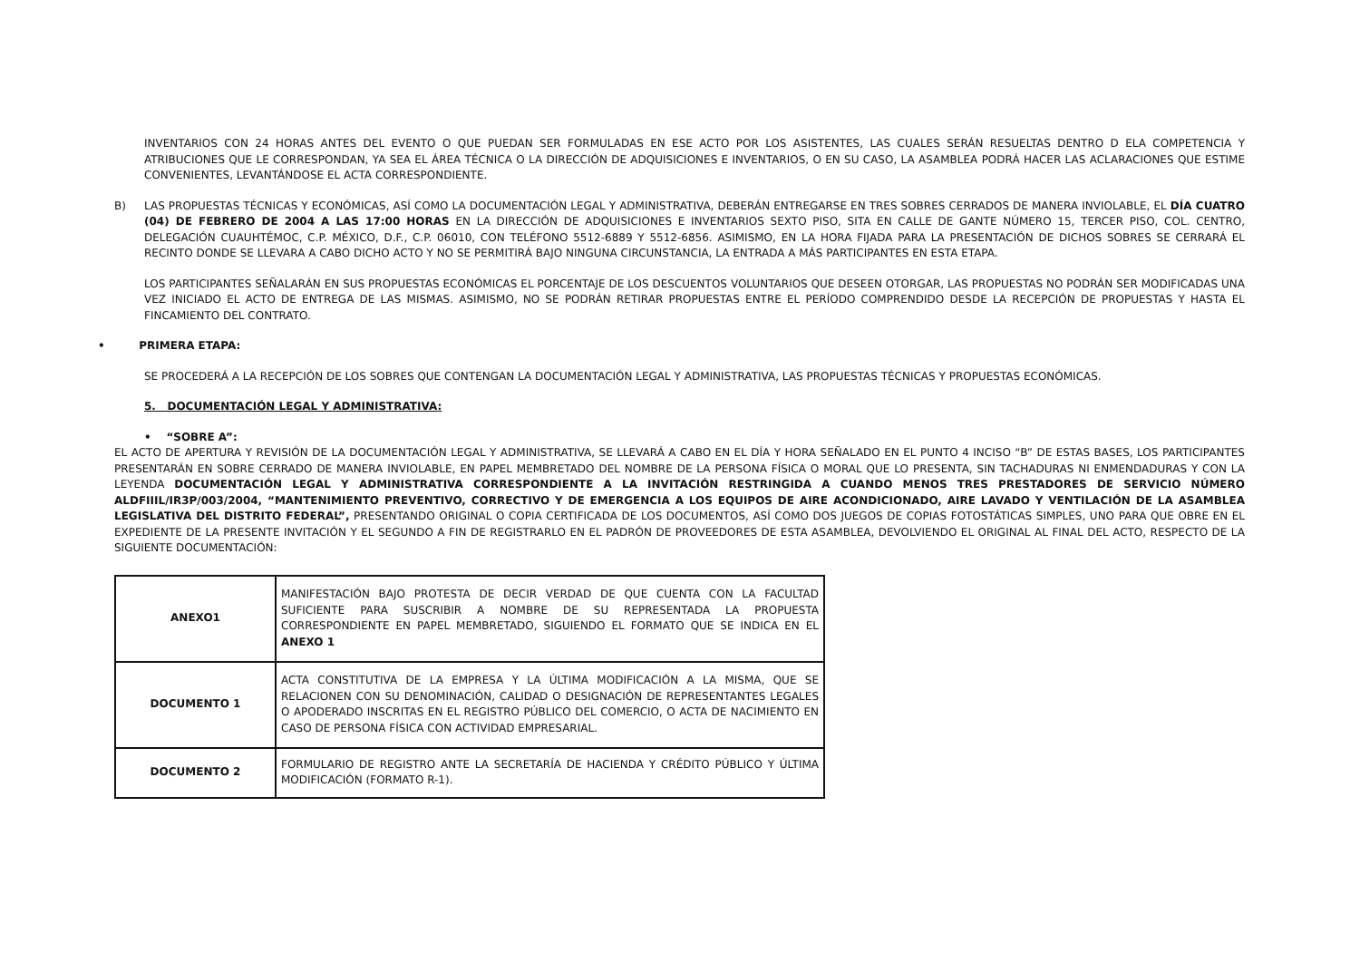INVENTARIOS CON 24 HORAS ANTES DEL EVENTO O QUE PUEDAN SER FORMULADAS EN ESE ACTO POR LOS ASISTENTES, LAS CUALES SERÁN RESUELTAS DENTRO D ELA COMPETENCIA Y ATRIBUCIONES QUE LE CORRESPONDAN, YA SEA EL ÁREA TÉCNICA O LA DIRECCIÓN DE ADQUISICIONES E INVENTARIOS, O EN SU CASO, LA ASAMBLEA PODRÁ HACER LAS ACLARACIONES QUE ESTIME CONVENIENTES, LEVANTÁNDOSE EL ACTA CORRESPONDIENTE.
B) LAS PROPUESTAS TÉCNICAS Y ECONÓMICAS, ASÍ COMO LA DOCUMENTACIÓN LEGAL Y ADMINISTRATIVA, DEBERÁN ENTREGARSE EN TRES SOBRES CERRADOS DE MANERA INVIOLABLE, EL DÍA CUATRO (04) DE FEBRERO DE 2004 A LAS 17:00 HORAS EN LA DIRECCIÓN DE ADQUISICIONES E INVENTARIOS SEXTO PISO, SITA EN CALLE DE GANTE NÚMERO 15, TERCER PISO, COL. CENTRO, DELEGACIÓN CUAUHTÉMOC, C.P. MÉXICO, D.F., C.P. 06010, CON TELÉFONO 5512-6889 Y 5512-6856. ASIMISMO, EN LA HORA FIJADA PARA LA PRESENTACIÓN DE DICHOS SOBRES SE CERRARÁ EL RECINTO DONDE SE LLEVARA A CABO DICHO ACTO Y NO SE PERMITIRÁ BAJO NINGUNA CIRCUNSTANCIA, LA ENTRADA A MÁS PARTICIPANTES EN ESTA ETAPA.
LOS PARTICIPANTES SEÑALARÁN EN SUS PROPUESTAS ECONÓMICAS EL PORCENTAJE DE LOS DESCUENTOS VOLUNTARIOS QUE DESEEN OTORGAR, LAS PROPUESTAS NO PODRÁN SER MODIFICADAS UNA VEZ INICIADO EL ACTO DE ENTREGA DE LAS MISMAS. ASIMISMO, NO SE PODRÁN RETIRAR PROPUESTAS ENTRE EL PERÍODO COMPRENDIDO DESDE LA RECEPCIÓN DE PROPUESTAS Y HASTA EL FINCAMIENTO DEL CONTRATO.
• PRIMERA ETAPA:
SE PROCEDERÁ A LA RECEPCIÓN DE LOS SOBRES QUE CONTENGAN LA DOCUMENTACIÓN LEGAL Y ADMINISTRATIVA, LAS PROPUESTAS TÉCNICAS Y PROPUESTAS ECONÓMICAS.
5. DOCUMENTACIÓN LEGAL Y ADMINISTRATIVA:
• “SOBRE A”:
EL ACTO DE APERTURA Y REVISIÓN DE LA DOCUMENTACIÓN LEGAL Y ADMINISTRATIVA, SE LLEVARÁ A CABO EN EL DÍA Y HORA SEÑALADO EN EL PUNTO 4 INCISO “B” DE ESTAS BASES, LOS PARTICIPANTES PRESENTARÁN EN SOBRE CERRADO DE MANERA INVIOLABLE, EN PAPEL MEMBRETADO DEL NOMBRE DE LA PERSONA FÍSICA O MORAL QUE LO PRESENTA, SIN TACHADURAS NI ENMENDADURAS Y CON LA LEYENDA DOCUMENTACIÓN LEGAL Y ADMINISTRATIVA CORRESPONDIENTE A LA INVITACIÓN RESTRINGIDA A CUANDO MENOS TRES PRESTADORES DE SERVICIO NÚMERO ALDFIIIL/IR3P/003/2004, “MANTENIMIENTO PREVENTIVO, CORRECTIVO Y DE EMERGENCIA A LOS EQUIPOS DE AIRE ACONDICIONADO, AIRE LAVADO Y VENTILACIÓN DE LA ASAMBLEA LEGISLATIVA DEL DISTRITO FEDERAL”, PRESENTANDO ORIGINAL O COPIA CERTIFICADA DE LOS DOCUMENTOS, ASÍ COMO DOS JUEGOS DE COPIAS FOTOSTÁTICAS SIMPLES, UNO PARA QUE OBRE EN EL EXPEDIENTE DE LA PRESENTE INVITACIÓN Y EL SEGUNDO A FIN DE REGISTRARLO EN EL PADRÓN DE PROVEEDORES DE ESTA ASAMBLEA, DEVOLVIENDO EL ORIGINAL AL FINAL DEL ACTO, RESPECTO DE LA SIGUIENTE DOCUMENTACIÓN:
| ANEXO1 | MANIFESTACIÓN BAJO PROTESTA DE DECIR VERDAD DE QUE CUENTA CON LA FACULTAD SUFICIENTE PARA SUSCRIBIR A NOMBRE DE SU REPRESENTADA LA PROPUESTA CORRESPONDIENTE EN PAPEL MEMBRETADO, SIGUIENDO EL FORMATO QUE SE INDICA EN EL ANEXO 1 |
| DOCUMENTO 1 | ACTA CONSTITUTIVA DE LA EMPRESA Y LA ÚLTIMA MODIFICACIÓN A LA MISMA, QUE SE RELACIONEN CON SU DENOMINACIÓN, CALIDAD O DESIGNACIÓN DE REPRESENTANTES LEGALES O APODERADO INSCRITAS EN EL REGISTRO PÚBLICO DEL COMERCIO, O ACTA DE NACIMIENTO EN CASO DE PERSONA FÍSICA CON ACTIVIDAD EMPRESARIAL. |
| DOCUMENTO 2 | FORMULARIO DE REGISTRO ANTE LA SECRETARÍA DE HACIENDA Y CRÉDITO PÚBLICO Y ÚLTIMA MODIFICACIÓN (FORMATO R-1). |